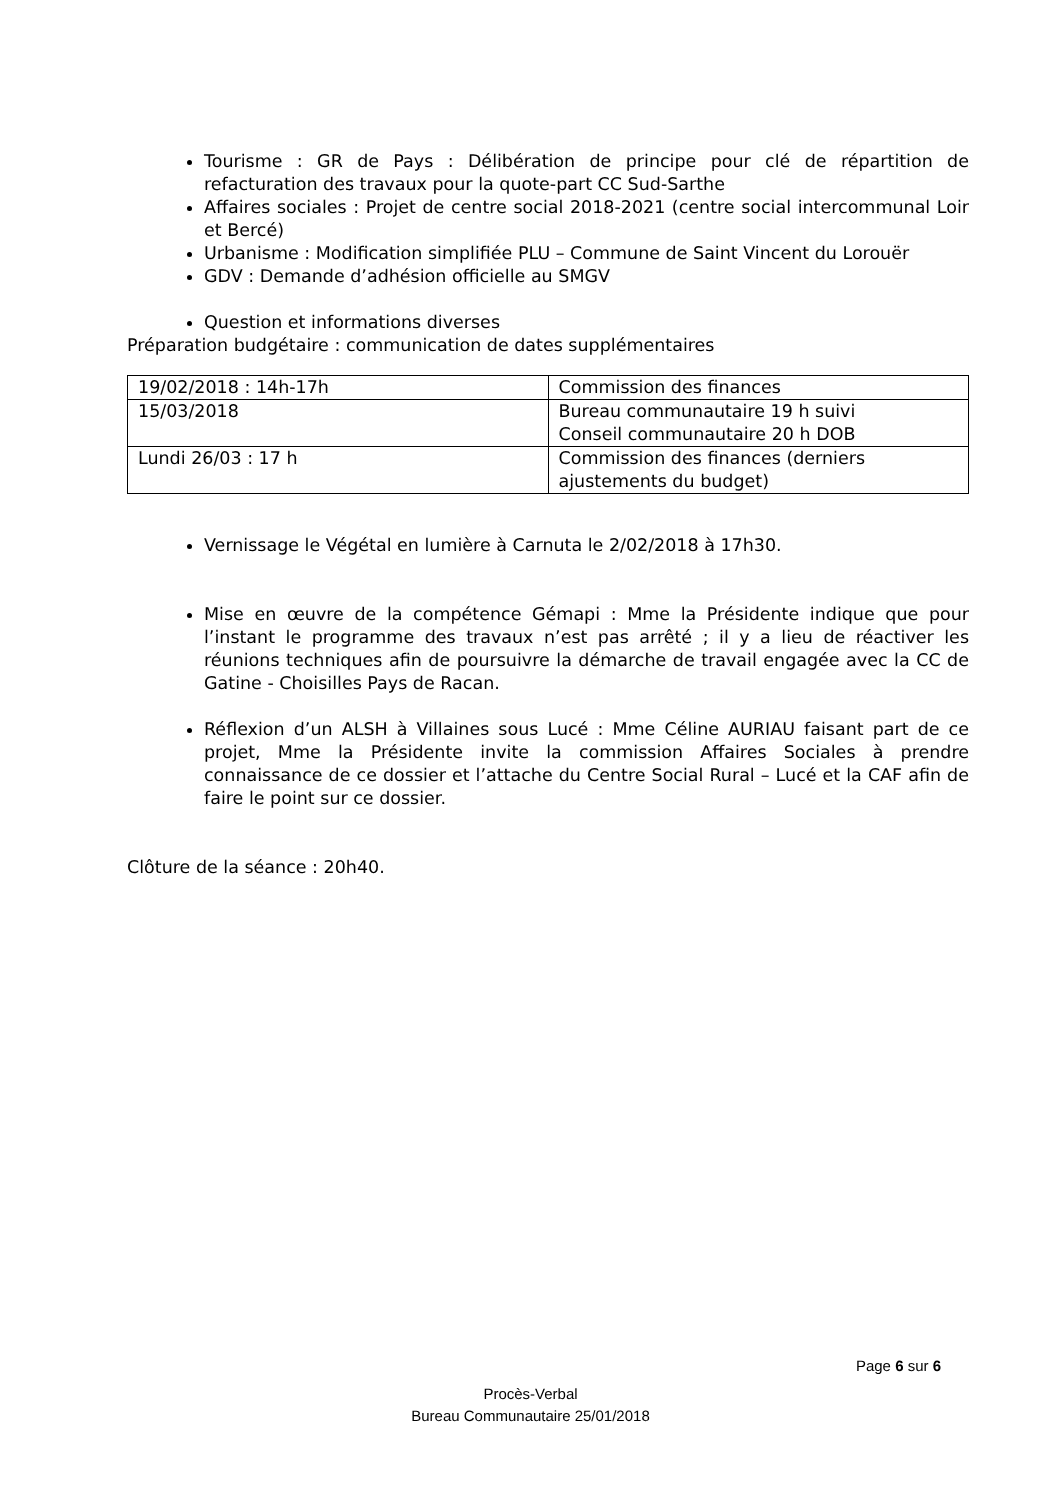Tourisme : GR de Pays : Délibération de principe pour clé de répartition de refacturation des travaux pour la quote-part CC Sud-Sarthe
Affaires sociales : Projet de centre social 2018-2021 (centre social intercommunal Loir et Bercé)
Urbanisme : Modification simplifiée PLU – Commune de Saint Vincent du Lorouër
GDV : Demande d’adhésion officielle au SMGV
Question et informations diverses
Préparation budgétaire : communication de dates supplémentaires
| 19/02/2018 : 14h-17h | Commission des finances |
| 15/03/2018 | Bureau communautaire 19 h suivi Conseil communautaire 20 h DOB |
| Lundi 26/03 : 17 h | Commission des finances (derniers ajustements du budget) |
Vernissage le Végétal en lumière à Carnuta le 2/02/2018 à 17h30.
Mise en œuvre de la compétence Gémapi : Mme la Présidente indique que pour l’instant le programme des travaux n’est pas arrêté ; il y a lieu de réactiver les réunions techniques afin de poursuivre la démarche de travail engagée avec la CC de Gatine - Choisilles Pays de Racan.
Réflexion d’un ALSH à Villaines sous Lucé : Mme Céline AURIAU faisant part de ce projet, Mme la Présidente invite la commission Affaires Sociales à prendre connaissance de ce dossier et l’attache du Centre Social Rural – Lucé et la CAF afin de faire le point sur ce dossier.
Clôture de la séance : 20h40.
Page 6 sur 6
Procès-Verbal
Bureau Communautaire 25/01/2018